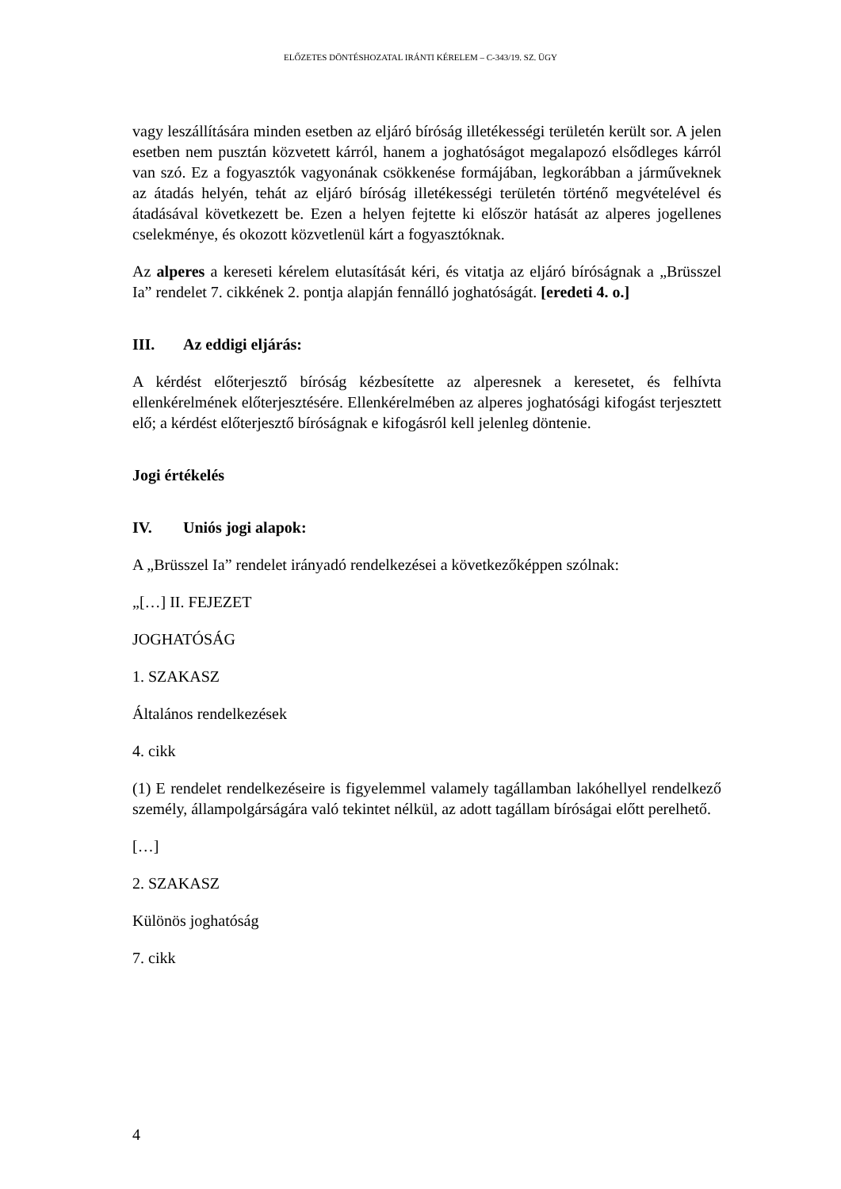ELŐZETES DÖNTÉSHOZATAL IRÁNTI KÉRELEM – C-343/19. SZ. ÜGY
vagy leszállítására minden esetben az eljáró bíróság illetékességi területén került sor. A jelen esetben nem pusztán közvetett kárról, hanem a joghatóságot megalapozó elsődleges kárról van szó. Ez a fogyasztók vagyonának csökkenése formájában, legkorábban a járműveknek az átadás helyén, tehát az eljáró bíróság illetékességi területén történő megvételével és átadásával következett be. Ezen a helyen fejtette ki először hatását az alperes jogellenes cselekménye, és okozott közvetlenül kárt a fogyasztóknak.
Az alperes a kereseti kérelem elutasítását kéri, és vitatja az eljáró bíróságnak a „Brüsszel Ia” rendelet 7. cikkének 2. pontja alapján fennálló joghatóságát. [eredeti 4. o.]
III. Az eddigi eljárás:
A kérdést előterjesztő bíróság kézbesítette az alperesnek a keresetet, és felhívta ellenkérelmének előterjesztésére. Ellenkérelmében az alperes joghatósági kifogást terjesztett elő; a kérdést előterjesztő bíróságnak e kifogásról kell jelenleg döntenie.
Jogi értékelés
IV. Uniós jogi alapok:
A „Brüsszel Ia” rendelet irányadó rendelkezései a következőképpen szólnak:
„[…] II. FEJEZET
JOGHATÓSÁG
1. SZAKASZ
Általános rendelkezések
4. cikk
(1) E rendelet rendelkezéseire is figyelemmel valamely tagállamban lakóhellyel rendelkező személy, állampolgárságára való tekintet nélkül, az adott tagállam bíróságai előtt perelhető.
[…]
2. SZAKASZ
Különös joghatóság
7. cikk
4